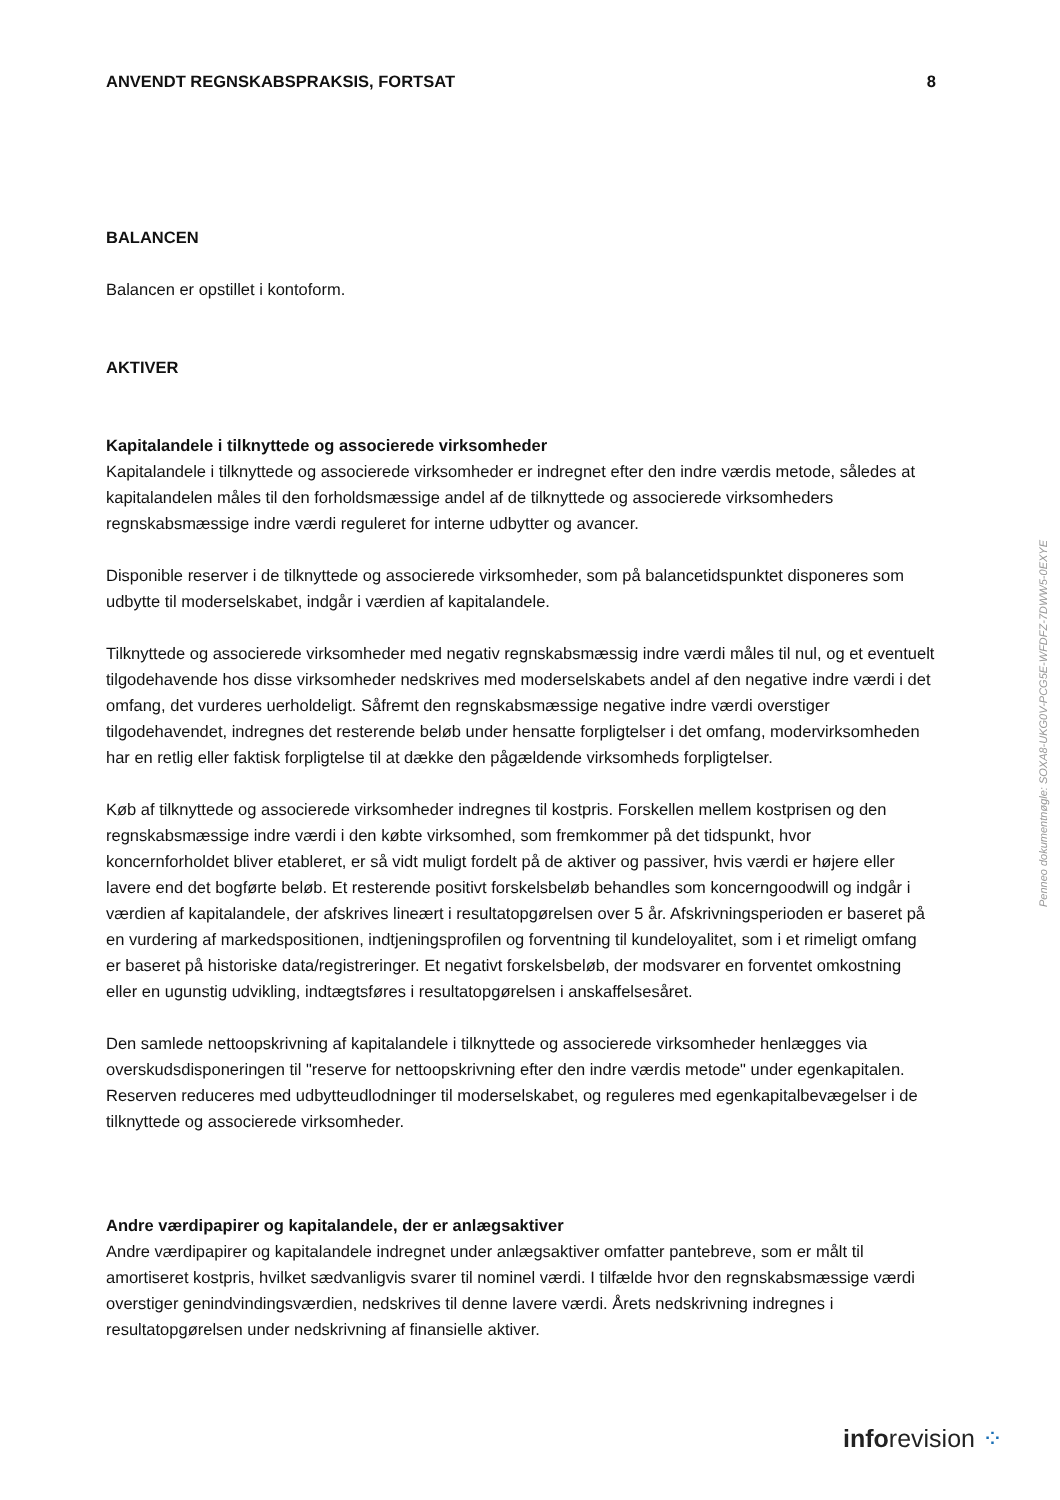ANVENDT REGNSKABSPRAKSIS, FORTSAT 8
BALANCEN
Balancen er opstillet i kontoform.
AKTIVER
Kapitalandele i tilknyttede og associerede virksomheder
Kapitalandele i tilknyttede og associerede virksomheder er indregnet efter den indre værdis metode, således at kapitalandelen måles til den forholdsmæssige andel af de tilknyttede og associerede virksomheders regnskabsmæssige indre værdi reguleret for interne udbytter og avancer.
Disponible reserver i de tilknyttede og associerede virksomheder, som på balancetidspunktet disponeres som udbytte til moderselskabet, indgår i værdien af kapitalandele.
Tilknyttede og associerede virksomheder med negativ regnskabsmæssig indre værdi måles til nul, og et eventuelt tilgodehavende hos disse virksomheder nedskrives med moderselskabets andel af den negative indre værdi i det omfang, det vurderes uerholdeligt. Såfremt den regnskabsmæssige negative indre værdi overstiger tilgodehavendet, indregnes det resterende beløb under hensatte forpligtelser i det omfang, modervirksomheden har en retlig eller faktisk forpligtelse til at dække den pågældende virksomheds forpligtelser.
Køb af tilknyttede og associerede virksomheder indregnes til kostpris. Forskellen mellem kostprisen og den regnskabsmæssige indre værdi i den købte virksomhed, som fremkommer på det tidspunkt, hvor koncernforholdet bliver etableret, er så vidt muligt fordelt på de aktiver og passiver, hvis værdi er højere eller lavere end det bogførte beløb. Et resterende positivt forskelsbeløb behandles som koncerngoodwill og indgår i værdien af kapitalandele, der afskrives lineært i resultatopgørelsen over 5 år. Afskrivningsperioden er baseret på en vurdering af markedspositionen, indtjeningsprofilen og forventning til kundeloyalitet, som i et rimeligt omfang er baseret på historiske data/registreringer. Et negativt forskelsbeløb, der modsvarer en forventet omkostning eller en ugunstig udvikling, indtægtsføres i resultatopgørelsen i anskaffelsesåret.
Den samlede nettoopskrivning af kapitalandele i tilknyttede og associerede virksomheder henlægges via overskudsdisponeringen til "reserve for nettoopskrivning efter den indre værdis metode" under egenkapitalen. Reserven reduceres med udbytteudlodninger til moderselskabet, og reguleres med egenkapitalbevægelser i de tilknyttede og associerede virksomheder.
Andre værdipapirer og kapitalandele, der er anlægsaktiver
Andre værdipapirer og kapitalandele indregnet under anlægsaktiver omfatter pantebreve, som er målt til amortiseret kostpris, hvilket sædvanligvis svarer til nominel værdi. I tilfælde hvor den regnskabsmæssige værdi overstiger genindvindingsværdien, nedskrives til denne lavere værdi. Årets nedskrivning indregnes i resultatopgørelsen under nedskrivning af finansielle aktiver.
Penneo dokumentnøgle: SOXA8-UKG0V-PCG5E-WFDFZ-7DWW5-0EXYE
inforevision ⁘